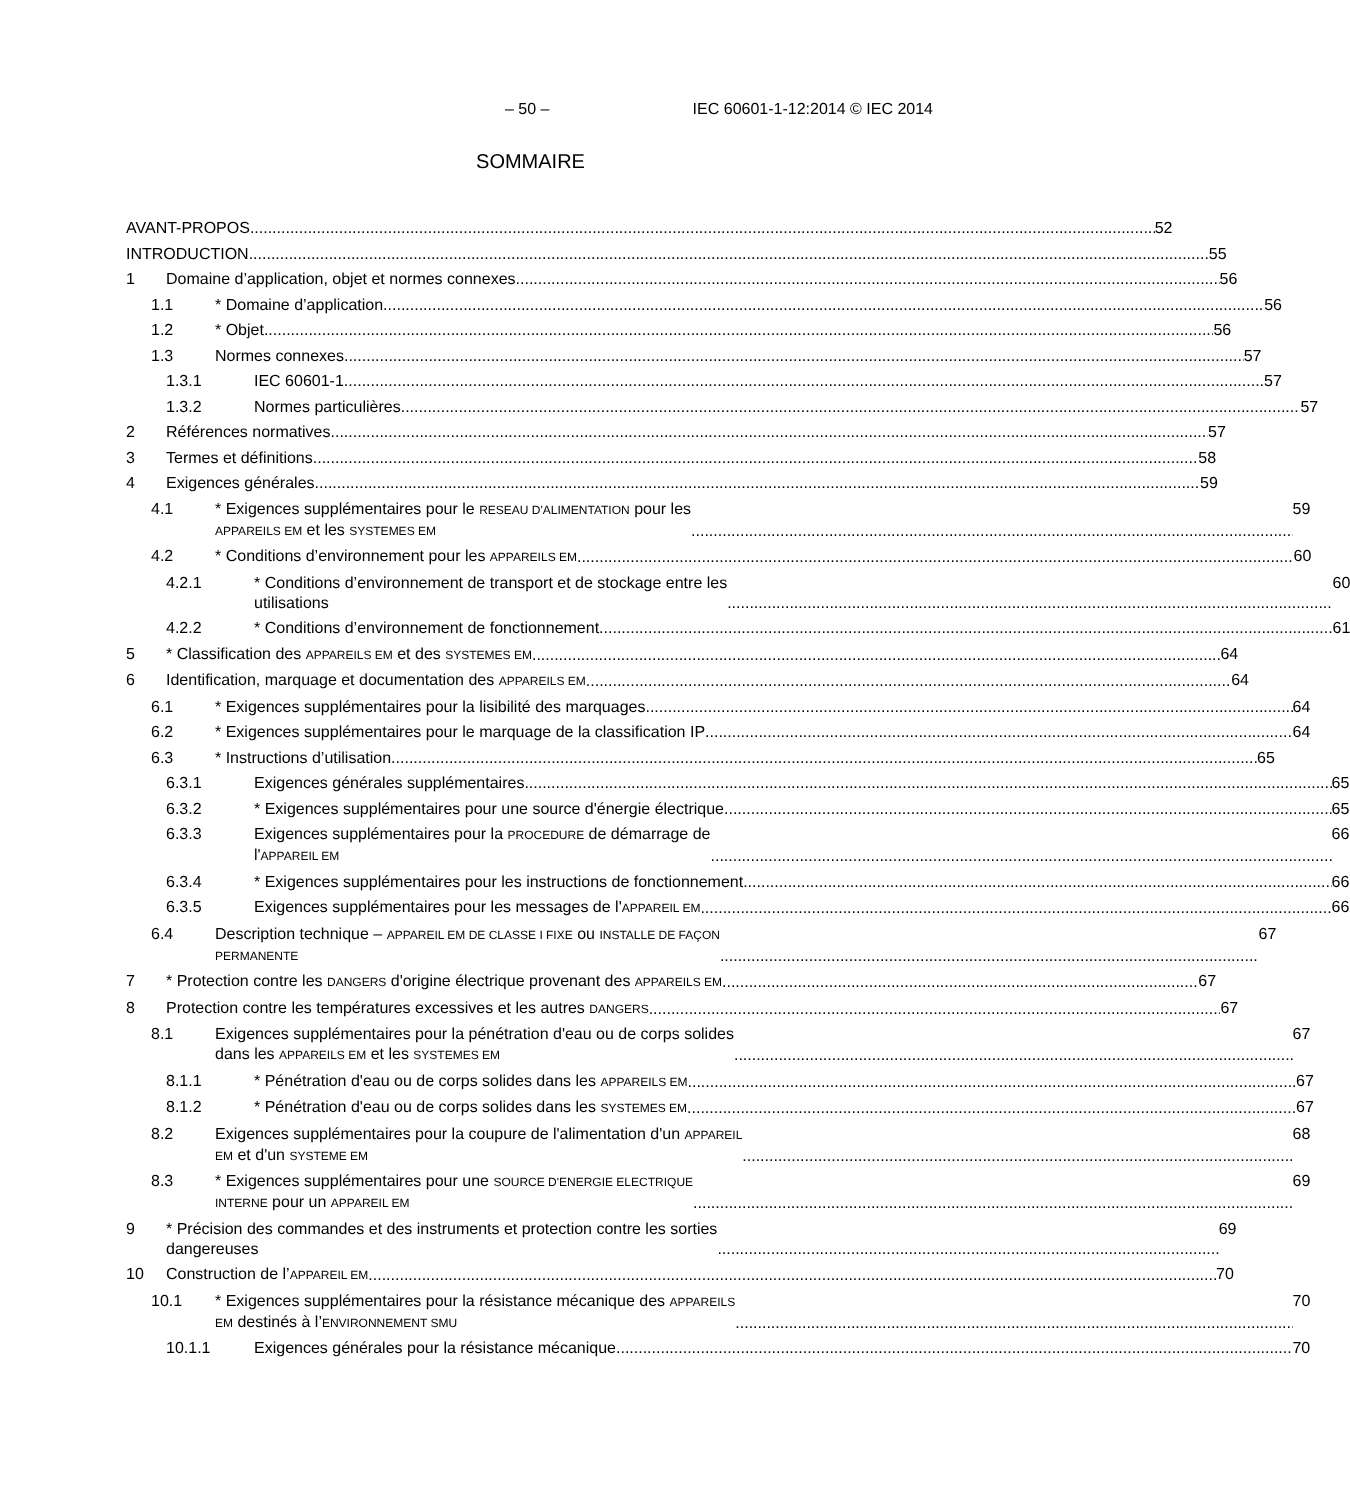– 50 – IEC 60601-1-12:2014 © IEC 2014
SOMMAIRE
AVANT-PROPOS 52
INTRODUCTION 55
1 Domaine d’application, objet et normes connexes
56
1.1 * Domaine d’application 56
1.2 * Objet 56
1.3 Normes connexes 57
1.3.1 IEC 60601-1 57
1.3.2 Normes particulières 57
2 Références normatives 57
3 Termes et définitions 58
4 Exigences générales 59
4.1 * Exigences supplémentaires pour le RESEAU D'ALIMENTATION pour les
APPAREILS EM et les SYSTEMES EM
59
4.2 * Conditions d’environnement pour les APPAREILS EM
60
4.2.1 * Conditions d’environnement de transport et de stockage entre les
utilisations
60
4.2.2 * Conditions d’environnement de fonctionnement
61
5 * Classification des APPAREILS EM et des SYSTEMES EM
64
6 Identification, marquage et documentation des APPAREILS EM
64
6.1 * Exigences supplémentaires pour la lisibilité des marquages
64
6.2 * Exigences supplémentaires pour le marquage de la classification IP
64
6.3 * Instructions d’utilisation 65
6.3.1 Exigences générales supplémentaires
65
6.3.2 * Exigences supplémentaires pour une source d'énergie électrique
65
6.3.3 Exigences supplémentaires pour la PROCEDURE de démarrage de
l'APPAREIL EM
66
6.3.4 * Exigences supplémentaires pour les instructions de fonctionnement
66
6.3.5 Exigences supplémentaires pour les messages de l'APPAREIL EM
66
6.4 Description technique – APPAREIL EM DE CLASSE I FIXE ou INSTALLE DE FAÇON
PERMANENTE
67
7 * Protection contre les DANGERS d'origine électrique provenant des APPAREILS EM
67
8 Protection contre les températures excessives et les autres DANGERS
67
8.1 Exigences supplémentaires pour la pénétration d'eau ou de corps solides
dans les APPAREILS EM et les SYSTEMES EM
67
8.1.1 * Pénétration d'eau ou de corps solides dans les APPAREILS EM
67
8.1.2 * Pénétration d'eau ou de corps solides dans les SYSTEMES EM
67
8.2 Exigences supplémentaires pour la coupure de l'alimentation d'un APPAREIL
EM et d'un SYSTEME EM
68
8.3 * Exigences supplémentaires pour une SOURCE D'ENERGIE ELECTRIQUE
INTERNE pour un APPAREIL EM
69
9 * Précision des commandes et des instruments et protection contre les sorties
dangereuses
69
10 Construction de l’APPAREIL EM
70
10.1 * Exigences supplémentaires pour la résistance mécanique des APPAREILS
EM destinés à l’ENVIRONNEMENT SMU
70
10.1.1 Exigences générales pour la résistance mécanique
70